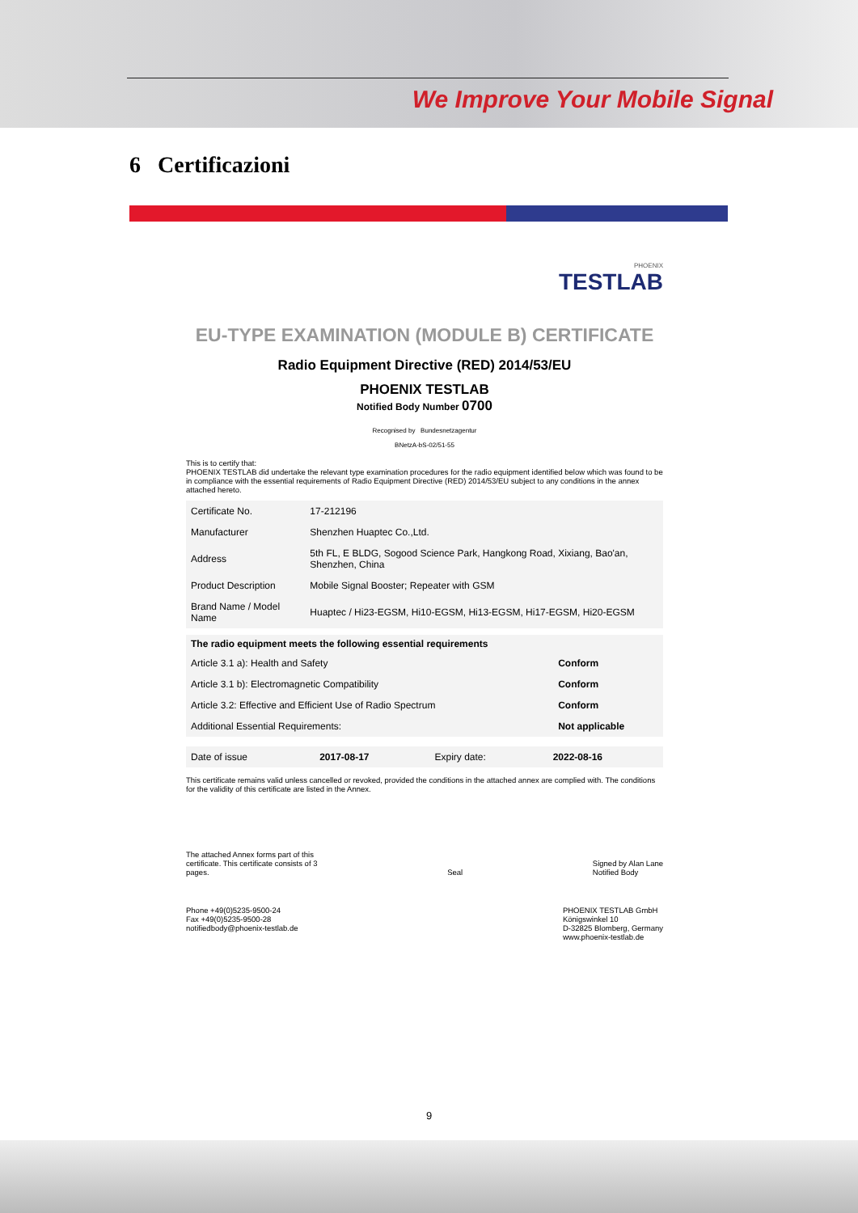We Improve Your Mobile Signal
6 Certificazioni
PHOENIX
TESTLAB
EU-TYPE EXAMINATION (MODULE B) CERTIFICATE
Radio Equipment Directive (RED) 2014/53/EU
PHOENIX TESTLAB
Notified Body Number 0700
Recognised by Bundesnetzagentur
BNetzA-bS-02/51-55
This is to certify that:
PHOENIX TESTLAB did undertake the relevant type examination procedures for the radio equipment identified below which was found to be in compliance with the essential requirements of Radio Equipment Directive (RED) 2014/53/EU subject to any conditions in the annex attached hereto.
| Certificate No. | 17-212196 |
| Manufacturer | Shenzhen Huaptec Co.,Ltd. |
| Address | 5th FL, E BLDG, Sogood Science Park, Hangkong Road, Xixiang, Bao'an, Shenzhen, China |
| Product Description | Mobile Signal Booster; Repeater with GSM |
| Brand Name / Model Name | Huaptec / Hi23-EGSM, Hi10-EGSM, Hi13-EGSM, Hi17-EGSM, Hi20-EGSM |
| The radio equipment meets the following essential requirements | |
| --- | --- |
| Article 3.1 a): Health and Safety | Conform |
| Article 3.1 b): Electromagnetic Compatibility | Conform |
| Article 3.2: Effective and Efficient Use of Radio Spectrum | Conform |
| Additional Essential Requirements: | Not applicable |
| Date of issue | 2017-08-17 | Expiry date: | 2022-08-16 |
This certificate remains valid unless cancelled or revoked, provided the conditions in the attached annex are complied with. The conditions for the validity of this certificate are listed in the Annex.
The attached Annex forms part of this
certificate. This certificate consists of 3
pages.
Seal
Signed by Alan Lane
Notified Body
Phone +49(0)5235-9500-24
Fax +49(0)5235-9500-28
notifiedbody@phoenix-testlab.de
PHOENIX TESTLAB GmbH
Königswinkel 10
D-32825 Blomberg, Germany
www.phoenix-testlab.de
9